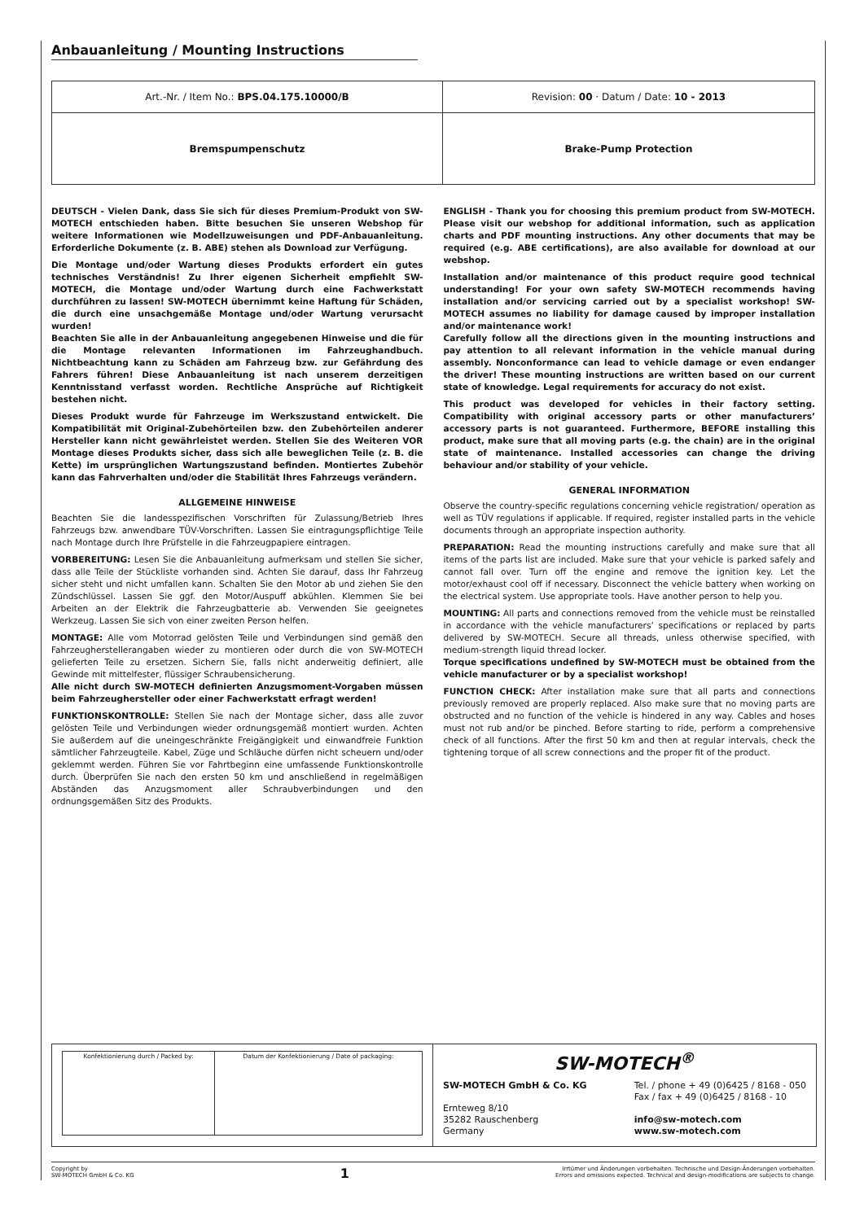Anbauanleitung / Mounting Instructions
| Art.-Nr. / Item No.: BPS.04.175.10000/B | Revision: 00 · Datum / Date: 10 - 2013 |
| Bremspumpenschutz | Brake-Pump Protection |
DEUTSCH - Vielen Dank, dass Sie sich für dieses Premium-Produkt von SW-MOTECH entschieden haben. Bitte besuchen Sie unseren Webshop für weitere Informationen wie Modellzuweisungen und PDF-Anbauanleitung. Erforderliche Dokumente (z. B. ABE) stehen als Download zur Verfügung.
Die Montage und/oder Wartung dieses Produkts erfordert ein gutes technisches Verständnis! Zu Ihrer eigenen Sicherheit empfiehlt SW-MOTECH, die Montage und/oder Wartung durch eine Fachwerkstatt durchführen zu lassen! SW-MOTECH übernimmt keine Haftung für Schäden, die durch eine unsachgemäße Montage und/oder Wartung verursacht wurden!
Beachten Sie alle in der Anbauanleitung angegebenen Hinweise und die für die Montage relevanten Informationen im Fahrzeughandbuch. Nichtbeachtung kann zu Schäden am Fahrzeug bzw. zur Gefährdung des Fahrers führen! Diese Anbauanleitung ist nach unserem derzeitigen Kenntnisstand verfasst worden. Rechtliche Ansprüche auf Richtigkeit bestehen nicht.
Dieses Produkt wurde für Fahrzeuge im Werkszustand entwickelt. Die Kompatibilität mit Original-Zubehörteilen bzw. den Zubehörteilen anderer Hersteller kann nicht gewährleistet werden. Stellen Sie des Weiteren VOR Montage dieses Produkts sicher, dass sich alle beweglichen Teile (z. B. die Kette) im ursprünglichen Wartungszustand befinden. Montiertes Zubehör kann das Fahrverhalten und/oder die Stabilität Ihres Fahrzeugs verändern.
ALLGEMEINE HINWEISE
Beachten Sie die landesspezifischen Vorschriften für Zulassung/Betrieb Ihres Fahrzeugs bzw. anwendbare TÜV-Vorschriften. Lassen Sie eintragungspflichtige Teile nach Montage durch Ihre Prüfstelle in die Fahrzeugpapiere eintragen.
VORBEREITUNG: Lesen Sie die Anbauanleitung aufmerksam und stellen Sie sicher, dass alle Teile der Stückliste vorhanden sind. Achten Sie darauf, dass Ihr Fahrzeug sicher steht und nicht umfallen kann. Schalten Sie den Motor ab und ziehen Sie den Zündschlüssel. Lassen Sie ggf. den Motor/Auspuff abkühlen. Klemmen Sie bei Arbeiten an der Elektrik die Fahrzeugbatterie ab. Verwenden Sie geeignetes Werkzeug. Lassen Sie sich von einer zweiten Person helfen.
MONTAGE: Alle vom Motorrad gelösten Teile und Verbindungen sind gemäß den Fahrzeugherstellerangaben wieder zu montieren oder durch die von SW-MOTECH gelieferten Teile zu ersetzen. Sichern Sie, falls nicht anderweitig definiert, alle Gewinde mit mittelfester, flüssiger Schraubensicherung.
Alle nicht durch SW-MOTECH definierten Anzugsmoment-Vorgaben müssen beim Fahrzeughersteller oder einer Fachwerkstatt erfragt werden!
FUNKTIONSKONTROLLE: Stellen Sie nach der Montage sicher, dass alle zuvor gelösten Teile und Verbindungen wieder ordnungsgemäß montiert wurden. Achten Sie außerdem auf die uneingeschränkte Freigängigkeit und einwandfreie Funktion sämtlicher Fahrzeugteile. Kabel, Züge und Schläuche dürfen nicht scheuern und/oder geklemmt werden. Führen Sie vor Fahrtbeginn eine umfassende Funktionskontrolle durch. Überprüfen Sie nach den ersten 50 km und anschließend in regelmäßigen Abständen das Anzugsmoment aller Schraubverbindungen und den ordnungsgemäßen Sitz des Produkts.
ENGLISH - Thank you for choosing this premium product from SW-MOTECH. Please visit our webshop for additional information, such as application charts and PDF mounting instructions. Any other documents that may be required (e.g. ABE certifications), are also available for download at our webshop.
Installation and/or maintenance of this product require good technical understanding! For your own safety SW-MOTECH recommends having installation and/or servicing carried out by a specialist workshop! SW-MOTECH assumes no liability for damage caused by improper installation and/or maintenance work!
Carefully follow all the directions given in the mounting instructions and pay attention to all relevant information in the vehicle manual during assembly. Nonconformance can lead to vehicle damage or even endanger the driver! These mounting instructions are written based on our current state of knowledge. Legal requirements for accuracy do not exist.
This product was developed for vehicles in their factory setting. Compatibility with original accessory parts or other manufacturers’ accessory parts is not guaranteed. Furthermore, BEFORE installing this product, make sure that all moving parts (e.g. the chain) are in the original state of maintenance. Installed accessories can change the driving behaviour and/or stability of your vehicle.
GENERAL INFORMATION
Observe the country-specific regulations concerning vehicle registration/ operation as well as TÜV regulations if applicable. If required, register installed parts in the vehicle documents through an appropriate inspection authority.
PREPARATION: Read the mounting instructions carefully and make sure that all items of the parts list are included. Make sure that your vehicle is parked safely and cannot fall over. Turn off the engine and remove the ignition key. Let the motor/exhaust cool off if necessary. Disconnect the vehicle battery when working on the electrical system. Use appropriate tools. Have another person to help you.
MOUNTING: All parts and connections removed from the vehicle must be reinstalled in accordance with the vehicle manufacturers’ specifications or replaced by parts delivered by SW-MOTECH. Secure all threads, unless otherwise specified, with medium-strength liquid thread locker.
Torque specifications undefined by SW-MOTECH must be obtained from the vehicle manufacturer or by a specialist workshop!
FUNCTION CHECK: After installation make sure that all parts and connections previously removed are properly replaced. Also make sure that no moving parts are obstructed and no function of the vehicle is hindered in any way. Cables and hoses must not rub and/or be pinched. Before starting to ride, perform a comprehensive check of all functions. After the first 50 km and then at regular intervals, check the tightening torque of all screw connections and the proper fit of the product.
| Konfektionierung durch / Packed by: | Datum der Konfektionierung / Date of packaging: |
SW-MOTECH<sup>®</sup>
SW-MOTECH GmbH & Co. KG
Ernteweg 8/10
35282 Rauschenberg
Germany
Tel. / phone + 49 (0)6425 / 8168 - 050
Fax / fax + 49 (0)6425 / 8168 - 10
info@sw-motech.com
www.sw-motech.com
Copyright by
SW-MOTECH GmbH & Co. KG
1
Irrtümer und Änderungen vorbehalten. Technische und Design-Änderungen vorbehalten.
Errors and omissions expected. Technical and design-modifications are subjects to change.